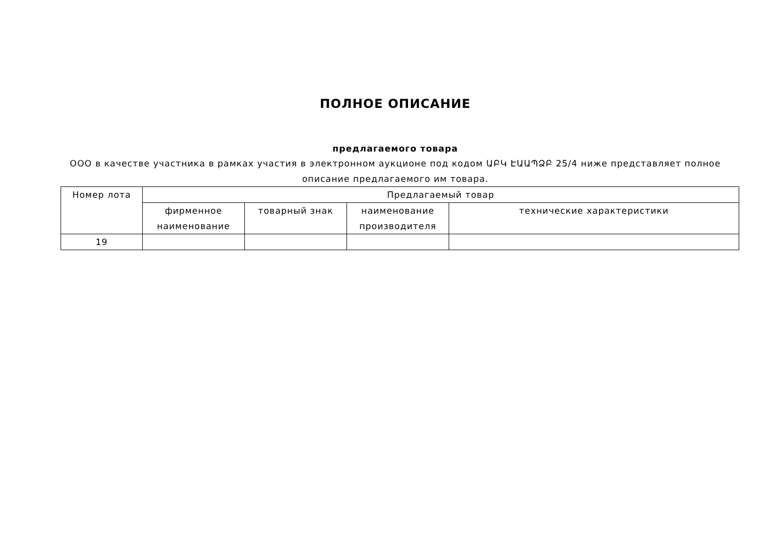ПОЛНОЕ ОПИСАНИЕ
предлагаемого товара
ООО в качестве участника в рамках участия в электронном аукционе под кодом ԱԲԿ ԷԱԱՊՁԲ 25/4 ниже представляет полное описание предлагаемого им товара.
| Номер лота | Предлагаемый товар | | | |
| --- | --- | --- | --- | --- |
| | фирменное наименование | товарный знак | наименование производителя | технические характеристики |
| 19 | | | | |